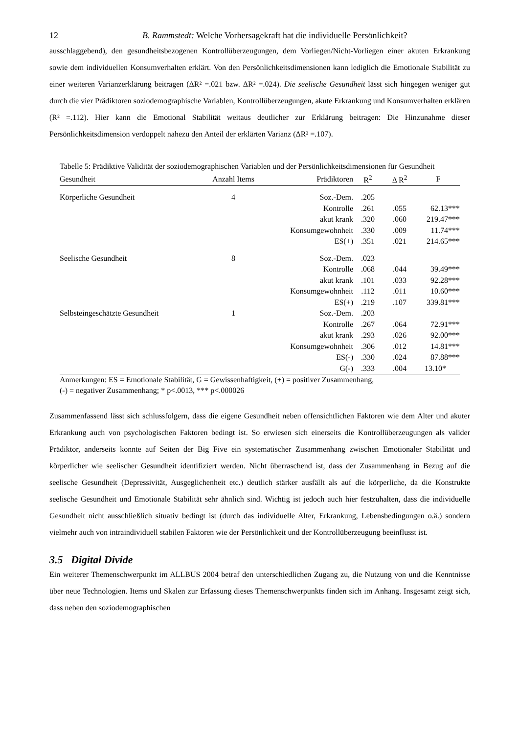12 B. Rammstedt: Welche Vorhersagekraft hat die individuelle Persönlichkeit?
ausschlaggebend), den gesundheitsbezogenen Kontrollüberzeugungen, dem Vorliegen/Nicht-Vorliegen einer akuten Erkrankung sowie dem individuellen Konsumverhalten erklärt. Von den Persönlichkeitsdimensionen kann lediglich die Emotionale Stabilität zu einer weiteren Varianzerklärung beitragen (ΔR² =.021 bzw. ΔR² =.024). Die seelische Gesundheit lässt sich hingegen weniger gut durch die vier Prädiktoren soziodemographische Variablen, Kontrollüberzeugungen, akute Erkrankung und Konsumverhalten erklären (R² =.112). Hier kann die Emotional Stabilität weitaus deutlicher zur Erklärung beitragen: Die Hinzunahme dieser Persönlichkeitsdimension verdoppelt nahezu den Anteil der erklärten Varianz (ΔR² =.107).
Tabelle 5: Prädiktive Validität der soziodemographischen Variablen und der Persönlichkeitsdimensionen für Gesundheit
| Gesundheit | Anzahl Items | Prädiktoren | R<sup>2</sup> | Δ R<sup>2</sup> | F |
| --- | --- | --- | --- | --- | --- |
| Körperliche Gesundheit | 4 | Soz.-Dem. | .205 | | |
| | | Kontrolle | .261 | .055 | 62.13*** |
| | | akut krank | .320 | .060 | 219.47*** |
| | | Konsumgewohnheit | .330 | .009 | 11.74*** |
| | | ES(+) | .351 | .021 | 214.65*** |
| Seelische Gesundheit | 8 | Soz.-Dem. | .023 | | |
| | | Kontrolle | .068 | .044 | 39.49*** |
| | | akut krank | .101 | .033 | 92.28*** |
| | | Konsumgewohnheit | .112 | .011 | 10.60*** |
| | | ES(+) | .219 | .107 | 339.81*** |
| Selbsteingeschätzte Gesundheit | 1 | Soz.-Dem. | .203 | | |
| | | Kontrolle | .267 | .064 | 72.91*** |
| | | akut krank | .293 | .026 | 92.00*** |
| | | Konsumgewohnheit | .306 | .012 | 14.81*** |
| | | ES(-) | .330 | .024 | 87.88*** |
| | | G(-) | .333 | .004 | 13.10* |
Anmerkungen: ES = Emotionale Stabilität, G = Gewissenhaftigkeit, (+) = positiver Zusammenhang,
(-) = negativer Zusammenhang; * p<.0013, *** p<.000026
Zusammenfassend lässt sich schlussfolgern, dass die eigene Gesundheit neben offensichtlichen Faktoren wie dem Alter und akuter Erkrankung auch von psychologischen Faktoren bedingt ist. So erwiesen sich einerseits die Kontrollüberzeugungen als valider Prädiktor, anderseits konnte auf Seiten der Big Five ein systematischer Zusammenhang zwischen Emotionaler Stabilität und körperlicher wie seelischer Gesundheit identifiziert werden. Nicht überraschend ist, dass der Zusammenhang in Bezug auf die seelische Gesundheit (Depressivität, Ausgeglichenheit etc.) deutlich stärker ausfällt als auf die körperliche, da die Konstrukte seelische Gesundheit und Emotionale Stabilität sehr ähnlich sind. Wichtig ist jedoch auch hier festzuhalten, dass die individuelle Gesundheit nicht ausschließlich situativ bedingt ist (durch das individuelle Alter, Erkrankung, Lebensbedingungen o.ä.) sondern vielmehr auch von intraindividuell stabilen Faktoren wie der Persönlichkeit und der Kontrollüberzeugung beeinflusst ist.
3.5 Digital Divide
Ein weiterer Themenschwerpunkt im ALLBUS 2004 betraf den unterschiedlichen Zugang zu, die Nutzung von und die Kenntnisse über neue Technologien. Items und Skalen zur Erfassung dieses Themenschwerpunkts finden sich im Anhang. Insgesamt zeigt sich, dass neben den soziodemographischen